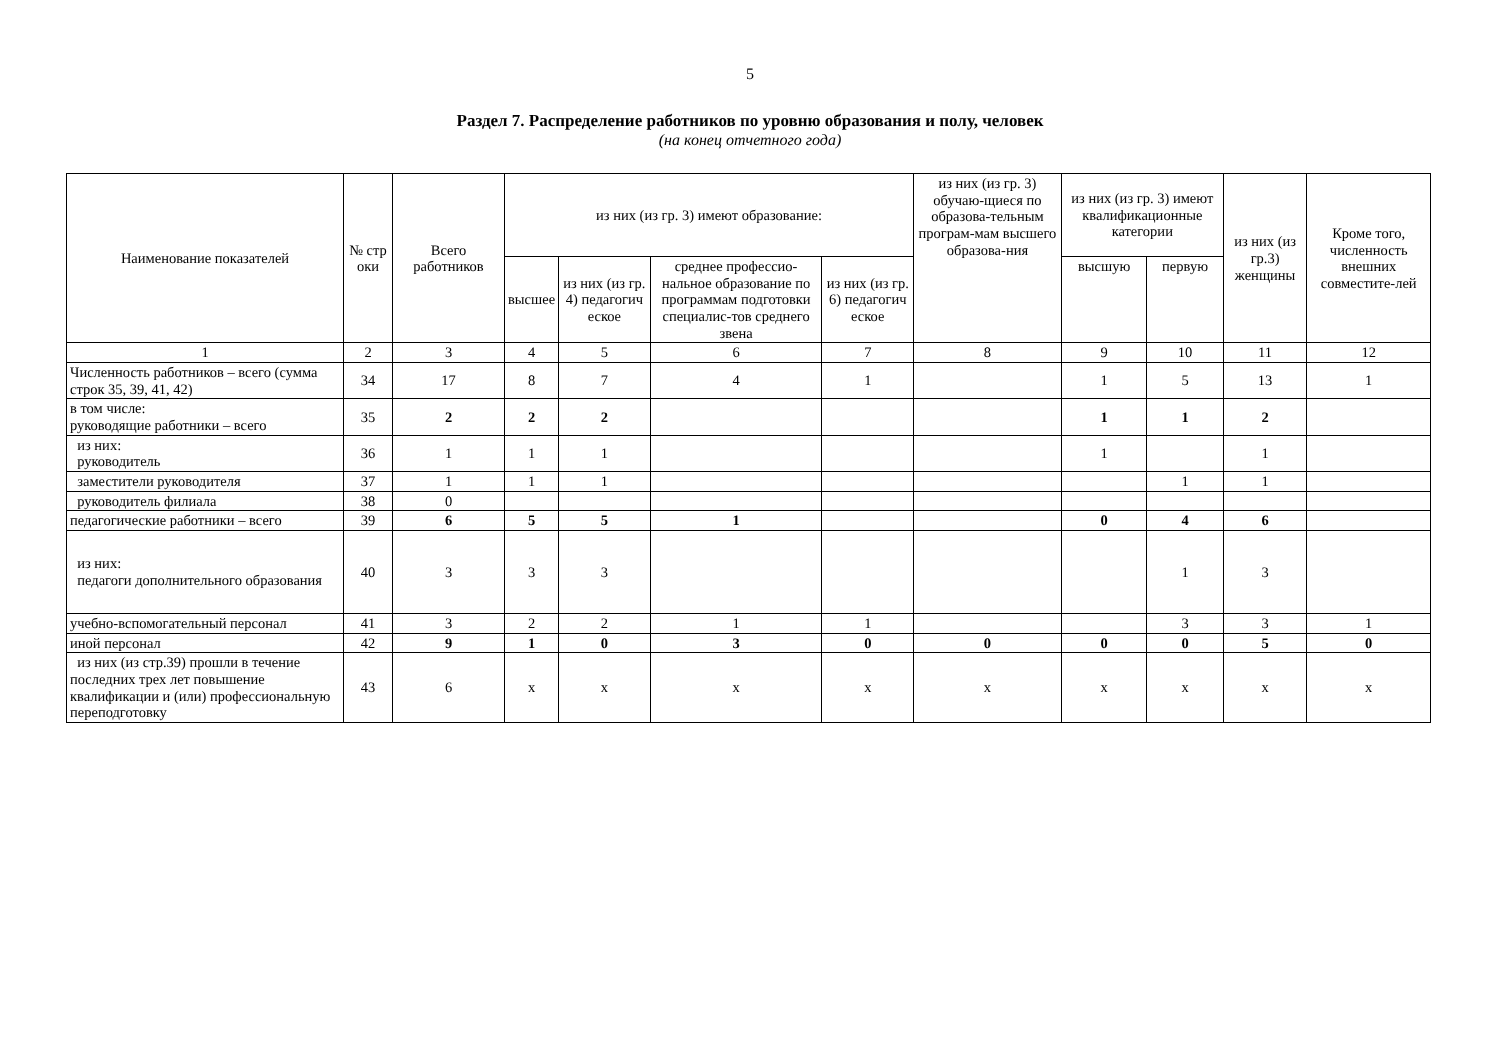5
Раздел 7. Распределение работников по уровню образования и полу, человек
(на конец отчетного года)
| Наименование показателей | № стр оки | Всего работников | из них (из гр. 3) имеют образование: | | | | из них (из гр. 3) обучаю-щиеся по образова-тельным програм-мам высшего образова-ния | из них (из гр. 3) имеют квалификационные категории | | из них (из гр.3) женщины | Кроме того, численность внешних совместите-лей |
| --- | --- | --- | --- | --- | --- | --- | --- | --- | --- | --- | --- |
| | | | высшее | из них (из гр. 4) педагогич еское | среднее профессио-нальное образование по программам подготовки специалис-тов среднего звена | из них (из гр. 6) педагогич еское | | высшую | первую | | |
| 1 | 2 | 3 | 4 | 5 | 6 | 7 | 8 | 9 | 10 | 11 | 12 |
| Численность работников – всего (сумма строк 35, 39, 41, 42) | 34 | 17 | 8 | 7 | 4 | 1 | | 1 | 5 | 13 | 1 |
| в том числе: руководящие работники – всего | 35 | 2 | 2 | 2 | | | | 1 | 1 | 2 | |
| из них: руководитель | 36 | 1 | 1 | 1 | | | | 1 | | 1 | |
| заместители руководителя | 37 | 1 | 1 | 1 | | | | | 1 | 1 | |
| руководитель филиала | 38 | 0 | | | | | | | | | |
| педагогические работники – всего | 39 | 6 | 5 | 5 | 1 | | | 0 | 4 | 6 | |
| из них: педагоги дополнительного образования | 40 | 3 | 3 | 3 | | | | | 1 | 3 | |
| учебно-вспомогательный персонал | 41 | 3 | 2 | 2 | 1 | 1 | | | 3 | 3 | 1 |
| иной персонал | 42 | 9 | 1 | 0 | 3 | 0 | 0 | 0 | 0 | 5 | 0 |
| из них (из стр.39) прошли в течение последних трех лет повышение квалификации и (или) профессиональную переподготовку | 43 | 6 | х | х | х | х | х | х | х | х | х |